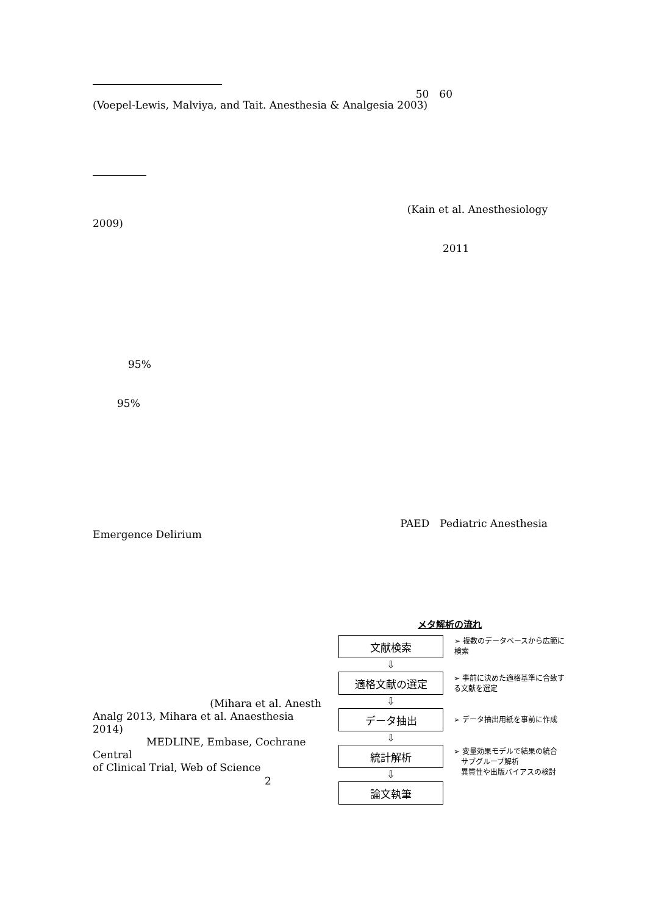50　60
(Voepel-Lewis, Malviya, and Tait. Anesthesia & Analgesia 2003)
(Kain et al. Anesthesiology
2009)
2011
95%
95%
PAED　Pediatric Anesthesia
Emergence Delirium
(Mihara et al. Anesth
Analg 2013, Mihara et al. Anaesthesia 2014)
MEDLINE, Embase, Cochrane Central
of Clinical Trial, Web of Science
2
メタ解析の流れ
文献検索
➢ 複数のデータベースから広範に検索
⇩
適格文献の選定
➢ 事前に決めた適格基準に合致する文献を選定
⇩
データ抽出
➢ データ抽出用紙を事前に作成
⇩
統計解析
➢ 変量効果モデルで結果の統合
　サブグループ解析
　異質性や出版バイアスの検討
⇩
論文執筆